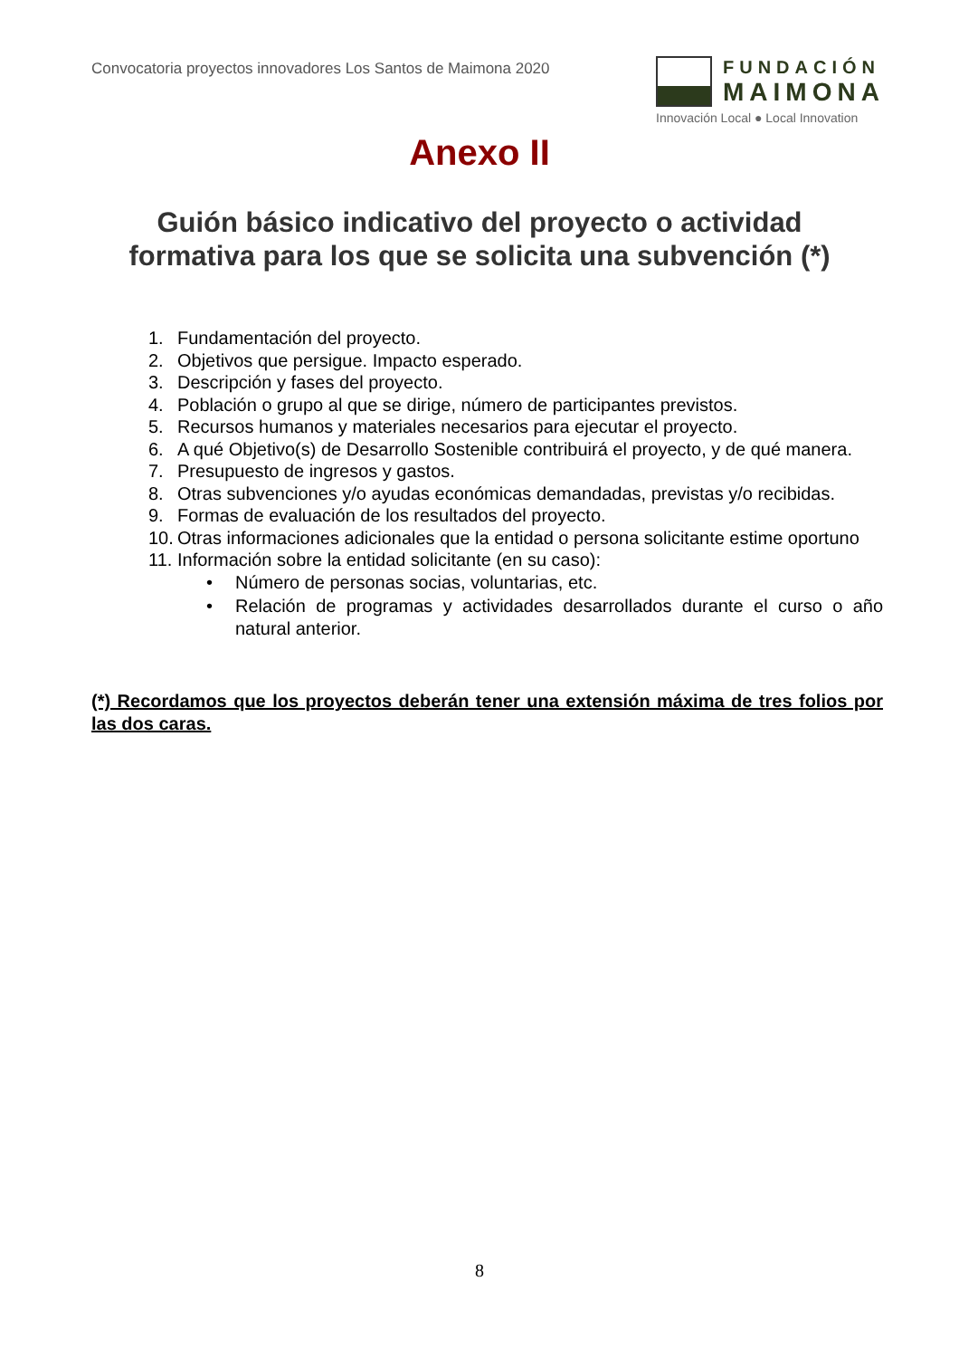Convocatoria proyectos innovadores Los Santos de Maimona 2020
FUNDACIÓN
MAIMONA
Innovación Local ● Local Innovation
Anexo II
Guión básico indicativo del proyecto o actividad
formativa para los que se solicita una subvención (*)
1. Fundamentación del proyecto.
2. Objetivos que persigue. Impacto esperado.
3. Descripción y fases del proyecto.
4. Población o grupo al que se dirige, número de participantes previstos.
5. Recursos humanos y materiales necesarios para ejecutar el proyecto.
6. A qué Objetivo(s) de Desarrollo Sostenible contribuirá el proyecto, y de qué manera.
7. Presupuesto de ingresos y gastos.
8. Otras subvenciones y/o ayudas económicas demandadas, previstas y/o recibidas.
9. Formas de evaluación de los resultados del proyecto.
10. Otras informaciones adicionales que la entidad o persona solicitante estime oportuno
11. Información sobre la entidad solicitante (en su caso):
• Número de personas socias, voluntarias, etc.
• Relación de programas y actividades desarrollados durante el curso o año natural anterior.
(*) Recordamos que los proyectos deberán tener una extensión máxima de tres folios por las dos caras.
8